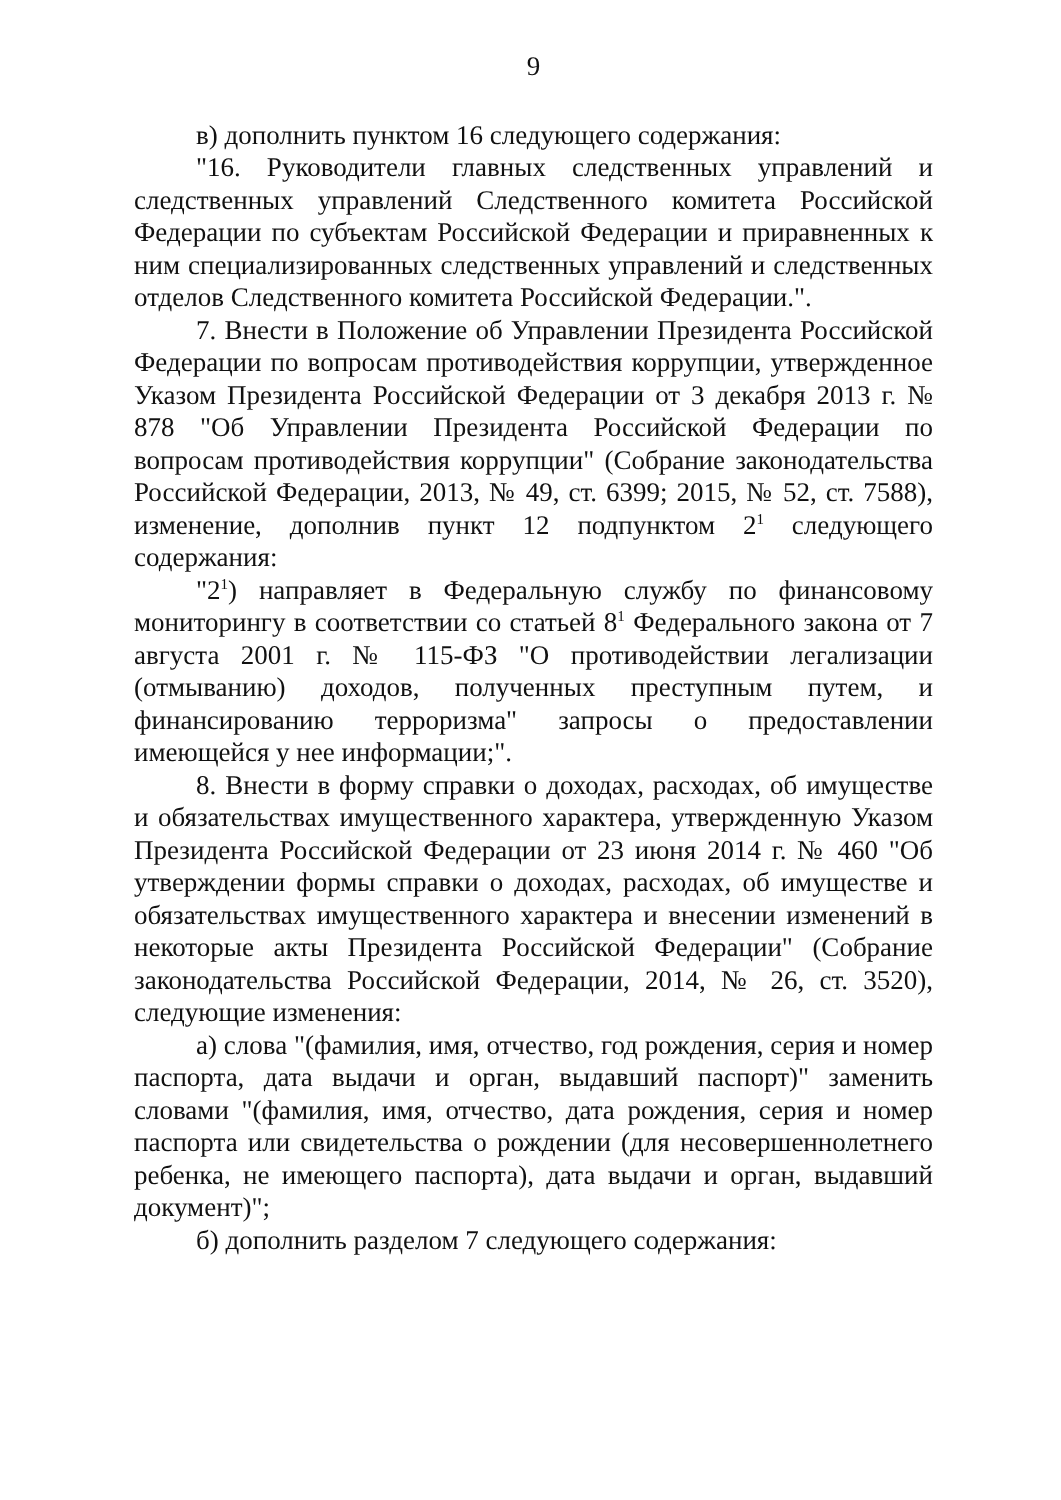9
в) дополнить пунктом 16 следующего содержания:
"16. Руководители главных следственных управлений и следственных управлений Следственного комитета Российской Федерации по субъектам Российской Федерации и приравненных к ним специализированных следственных управлений и следственных отделов Следственного комитета Российской Федерации.".
7. Внести в Положение об Управлении Президента Российской Федерации по вопросам противодействия коррупции, утвержденное Указом Президента Российской Федерации от 3 декабря 2013 г. № 878 "Об Управлении Президента Российской Федерации по вопросам противодействия коррупции" (Собрание законодательства Российской Федерации, 2013, № 49, ст. 6399; 2015, № 52, ст. 7588), изменение, дополнив пункт 12 подпунктом 2<sup>1</sup> следующего содержания:
"2<sup>1</sup>) направляет в Федеральную службу по финансовому мониторингу в соответствии со статьей 8<sup>1</sup> Федерального закона от 7 августа 2001 г. № 115-ФЗ "О противодействии легализации (отмыванию) доходов, полученных преступным путем, и финансированию терроризма" запросы о предоставлении имеющейся у нее информации;".
8. Внести в форму справки о доходах, расходах, об имуществе и обязательствах имущественного характера, утвержденную Указом Президента Российской Федерации от 23 июня 2014 г. № 460 "Об утверждении формы справки о доходах, расходах, об имуществе и обязательствах имущественного характера и внесении изменений в некоторые акты Президента Российской Федерации" (Собрание законодательства Российской Федерации, 2014, № 26, ст. 3520), следующие изменения:
а) слова "(фамилия, имя, отчество, год рождения, серия и номер паспорта, дата выдачи и орган, выдавший паспорт)" заменить словами "(фамилия, имя, отчество, дата рождения, серия и номер паспорта или свидетельства о рождении (для несовершеннолетнего ребенка, не имеющего паспорта), дата выдачи и орган, выдавший документ)";
б) дополнить разделом 7 следующего содержания: